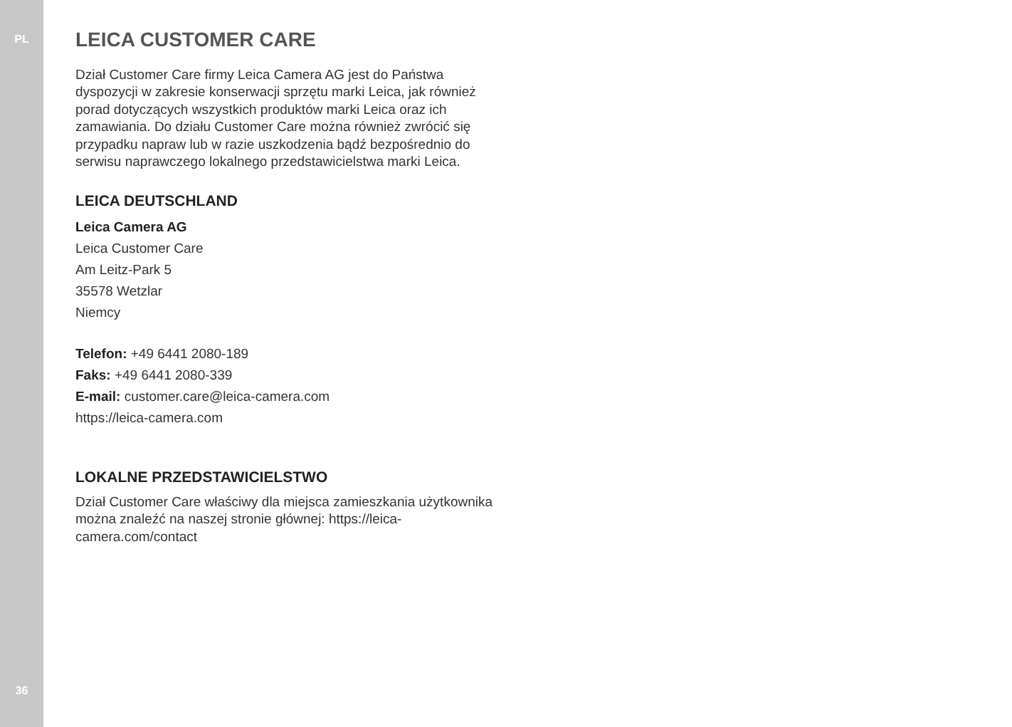PL
36
LEICA CUSTOMER CARE
Dział Customer Care firmy Leica Camera AG jest do Państwa dyspozycji w zakresie konserwacji sprzętu marki Leica, jak również porad dotyczących wszystkich produktów marki Leica oraz ich zamawiania. Do działu Customer Care można również zwrócić się przypadku napraw lub w razie uszkodzenia bądź bezpośrednio do serwisu naprawczego lokalnego przedstawicielstwa marki Leica.
LEICA DEUTSCHLAND
Leica Camera AG
Leica Customer Care
Am Leitz-Park 5
35578 Wetzlar
Niemcy
Telefon: +49 6441 2080-189
Faks: +49 6441 2080-339
E-mail: customer.care@leica-camera.com
https://leica-camera.com
LOKALNE PRZEDSTAWICIELSTWO
Dział Customer Care właściwy dla miejsca zamieszkania użytkownika można znaleźć na naszej stronie głównej: https://leica-camera.com/contact